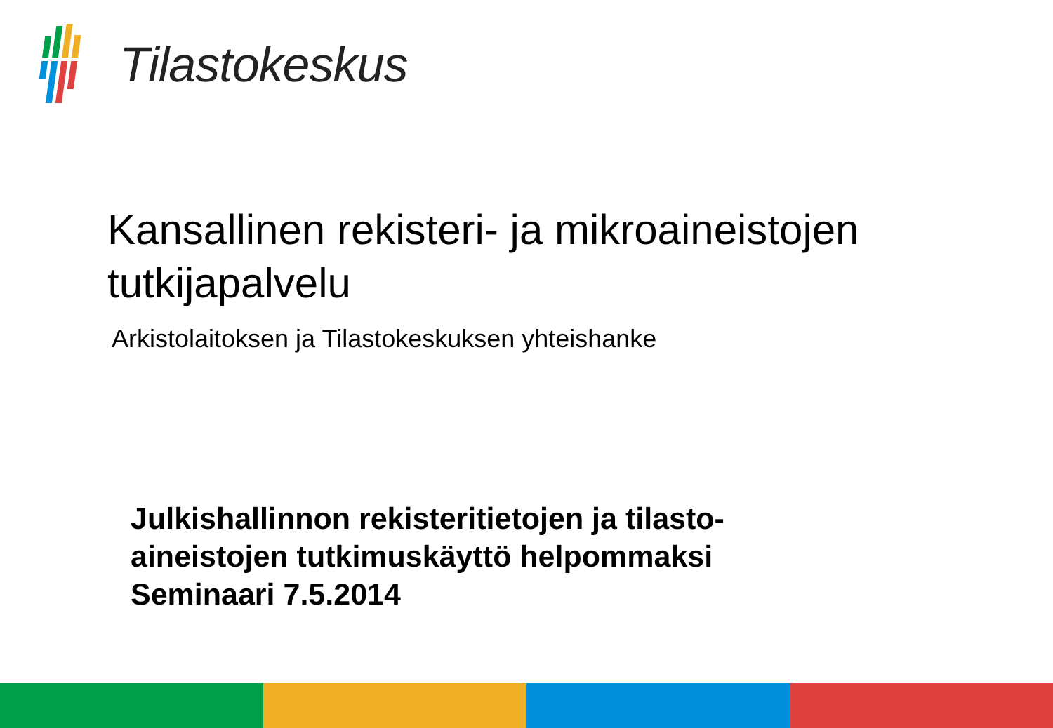Tilastokeskus
Kansallinen rekisteri- ja mikroaineistojen tutkijapalvelu
Arkistolaitoksen ja Tilastokeskuksen yhteishanke
Julkishallinnon rekisteritietojen ja tilasto-
aineistojen tutkimuskäyttö helpommaksi
Seminaari 7.5.2014